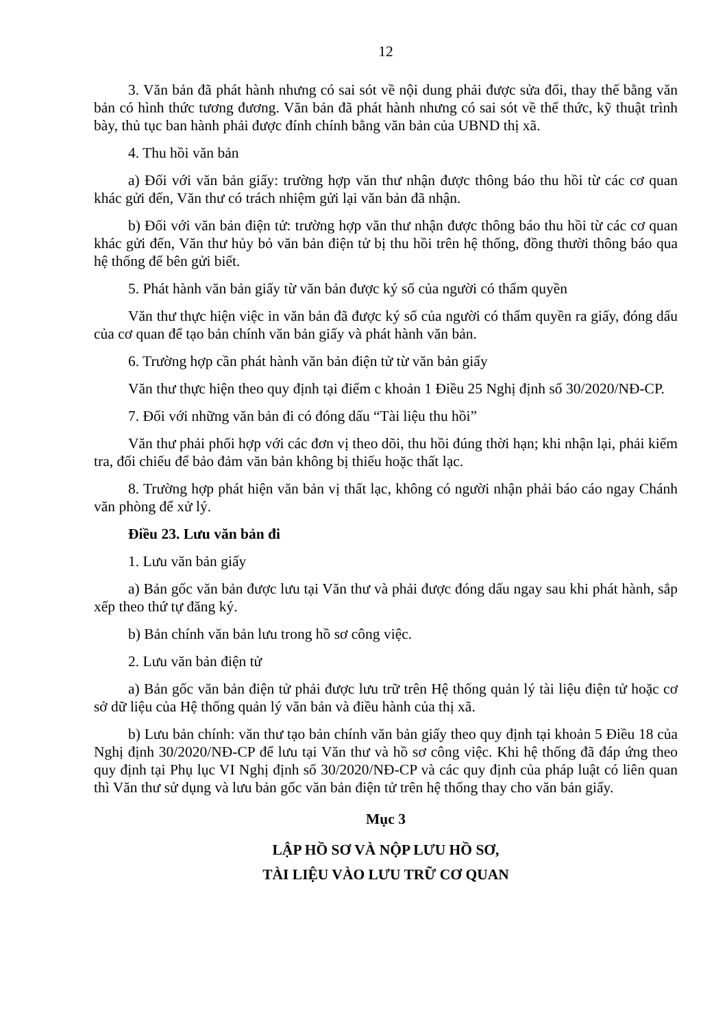12
3. Văn bản đã phát hành nhưng có sai sót về nội dung phải được sửa đổi, thay thế bằng văn bản có hình thức tương đương. Văn bản đã phát hành nhưng có sai sót về thể thức, kỹ thuật trình bày, thủ tục ban hành phải được đính chính bằng văn bản của UBND thị xã.
4. Thu hồi văn bản
a) Đối với văn bản giấy: trường hợp văn thư nhận được thông báo thu hồi từ các cơ quan khác gửi đến, Văn thư có trách nhiệm gửi lại văn bản đã nhận.
b) Đối với văn bản điện tử: trường hợp văn thư nhận được thông báo thu hồi từ các cơ quan khác gửi đến, Văn thư hủy bỏ văn bản điện tử bị thu hồi trên hệ thống, đồng thười thông báo qua hệ thống để bên gửi biết.
5. Phát hành văn bản giấy từ văn bản được ký số của người có thẩm quyền
Văn thư thực hiện việc in văn bản đã được ký số của người có thẩm quyền ra giấy, đóng dấu của cơ quan để tạo bản chính văn bản giấy và phát hành văn bản.
6. Trường hợp cần phát hành văn bản điện tử từ văn bản giấy
Văn thư thực hiện theo quy định tại điểm c khoản 1 Điều 25 Nghị định số 30/2020/NĐ-CP.
7. Đối với những văn bản đi có đóng dấu “Tài liệu thu hồi”
Văn thư phải phối hợp với các đơn vị theo dõi, thu hồi đúng thời hạn; khi nhận lại, phải kiểm tra, đối chiếu để bảo đảm văn bản không bị thiếu hoặc thất lạc.
8. Trường hợp phát hiện văn bản vị thất lạc, không có người nhận phải báo cáo ngay Chánh văn phòng để xử lý.
Điều 23. Lưu văn bản đi
1. Lưu văn bản giấy
a) Bản gốc văn bản được lưu tại Văn thư và phải được đóng dấu ngay sau khi phát hành, sắp xếp theo thứ tự đăng ký.
b) Bản chính văn bản lưu trong hồ sơ công việc.
2. Lưu văn bản điện tử
a) Bản gốc văn bản điện tử phải được lưu trữ trên Hệ thống quản lý tài liệu điện tử hoặc cơ sở dữ liệu của Hệ thống quản lý văn bản và điều hành của thị xã.
b) Lưu bản chính: văn thư tạo bản chính văn bản giấy theo quy định tại khoản 5 Điều 18 của Nghị định 30/2020/NĐ-CP để lưu tại Văn thư và hồ sơ công việc. Khi hệ thống đã đáp ứng theo quy định tại Phụ lục VI Nghị định số 30/2020/NĐ-CP và các quy định của pháp luật có liên quan thì Văn thư sử dụng và lưu bản gốc văn bản điện tử trên hệ thống thay cho văn bản giấy.
Mục 3
LẬP HỒ SƠ VÀ NỘP LƯU HỒ SƠ,
TÀI LIỆU VÀO LƯU TRỮ CƠ QUAN